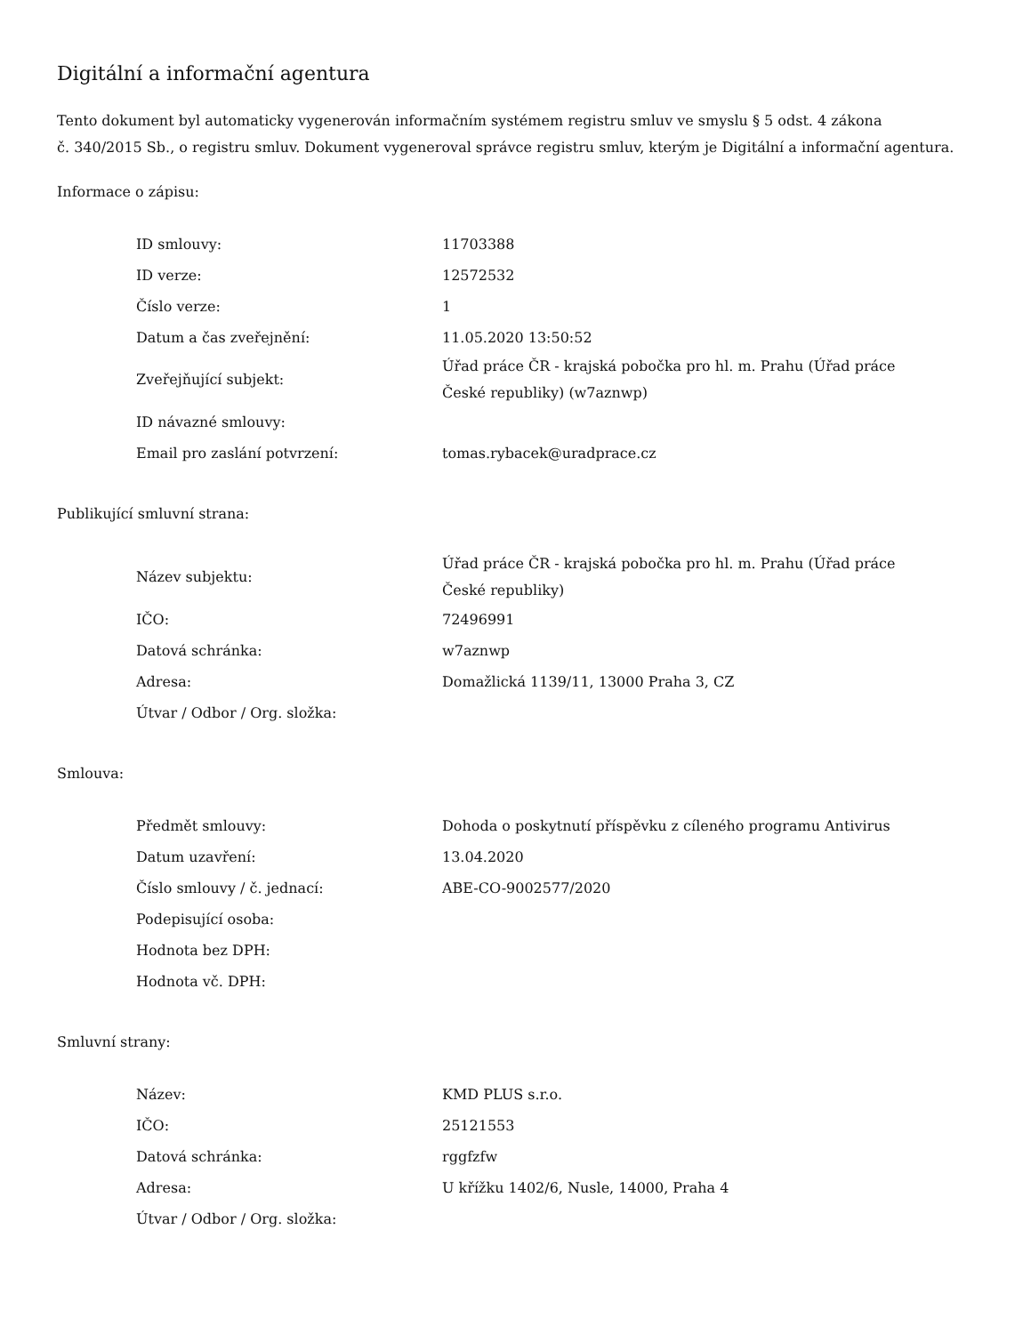Digitální a informační agentura
Tento dokument byl automaticky vygenerován informačním systémem registru smluv ve smyslu § 5 odst. 4 zákona
č. 340/2015 Sb., o registru smluv. Dokument vygeneroval správce registru smluv, kterým je Digitální a informační agentura.
Informace o zápisu:
| ID smlouvy: | 11703388 |
| ID verze: | 12572532 |
| Číslo verze: | 1 |
| Datum a čas zveřejnění: | 11.05.2020 13:50:52 |
| Zveřejňující subjekt: | Úřad práce ČR - krajská pobočka pro hl. m. Prahu (Úřad práce České republiky) (w7aznwp) |
| ID návazné smlouvy: | |
| Email pro zaslání potvrzení: | tomas.rybacek@uradprace.cz |
Publikující smluvní strana:
| Název subjektu: | Úřad práce ČR - krajská pobočka pro hl. m. Prahu (Úřad práce České republiky) |
| IČO: | 72496991 |
| Datová schránka: | w7aznwp |
| Adresa: | Domažlická 1139/11, 13000 Praha 3, CZ |
| Útvar / Odbor / Org. složka: | |
Smlouva:
| Předmět smlouvy: | Dohoda o poskytnutí příspěvku z cíleného programu Antivirus |
| Datum uzavření: | 13.04.2020 |
| Číslo smlouvy / č. jednací: | ABE-CO-9002577/2020 |
| Podepisující osoba: | |
| Hodnota bez DPH: | |
| Hodnota vč. DPH: | |
Smluvní strany:
| Název: | KMD PLUS s.r.o. |
| IČO: | 25121553 |
| Datová schránka: | rggfzfw |
| Adresa: | U křížku 1402/6, Nusle, 14000, Praha 4 |
| Útvar / Odbor / Org. složka: | |